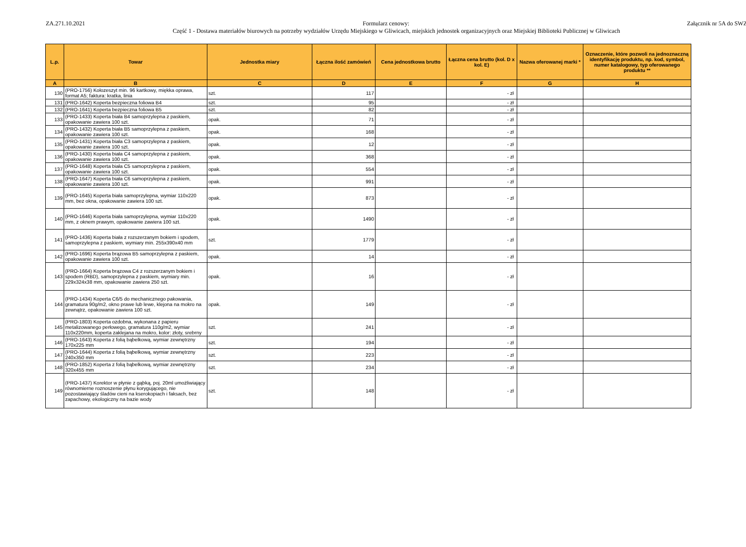ZA.271.10.2021 Formularz cenowy: Załącznik nr 5A do SWZ
Część 1 - Dostawa materiałów biurowych na potrzeby wydziałów Urzędu Miejskiego w Gliwicach, miejskich jednostek organizacyjnych oraz Miejskiej Biblioteki Publicznej w Gliwicach
| L.p. | Towar | Jednostka miary | Łączna ilość zamówień | Cena jednostkowa brutto | Łączna cena brutto (kol. D x kol. E) | Nazwa oferowanej marki * | Oznaczenie, które pozwoli na jednoznaczną identyfikację produktu, np. kod, symbol, numer katalogowy, typ oferowanego produktu ** |
| --- | --- | --- | --- | --- | --- | --- | --- |
| A | B | C | D | E | F | G | H |
| 130 | (PRO-1756) Kołozeszyt min. 96 kartkowy, miękka oprawa, format A5; faktura: kratka, linia | szt. | 117 | | - zł | | |
| 131 | (PRO-1642) Koperta bezpieczna foliowa B4 | szt. | 95 | | - zł | | |
| 132 | (PRO-1641) Koperta bezpieczna foliowa B5 | szt. | 82 | | - zł | | |
| 133 | (PRO-1433) Koperta biała B4 samoprzylepna z paskiem, opakowanie zawiera 100 szt. | opak. | 71 | | - zł | | |
| 134 | (PRO-1432) Koperta biała B5 samoprzylepna z paskiem, opakowanie zawiera 100 szt. | opak. | 168 | | - zł | | |
| 135 | (PRO-1431) Koperta biała C3 samoprzylepna z paskiem, opakowanie zawiera 100 szt. | opak. | 12 | | - zł | | |
| 136 | (PRO-1430) Koperta biała C4 samoprzylepna z paskiem, opakowanie zawiera 100 szt. | opak. | 368 | | - zł | | |
| 137 | (PRO-1648) Koperta biała C5 samoprzylepna z paskiem, opakowanie zawiera 100 szt. | opak. | 554 | | - zł | | |
| 138 | (PRO-1647) Koperta biała C6 samoprzylepna z paskiem, opakowanie zawiera 100 szt. | opak. | 991 | | - zł | | |
| 139 | (PRO-1645) Koperta biała samoprzylepna, wymiar 110x220 mm, bez okna, opakowanie zawiera 100 szt. | opak. | 873 | | - zł | | |
| 140 | (PRO-1646) Koperta biała samoprzylepna, wymiar 110x220 mm, z oknem prawym, opakowanie zawiera 100 szt. | opak. | 1490 | | - zł | | |
| 141 | (PRO-1436) Koperta biała z rozszerzanym bokiem i spodem, samoprzylepna z paskiem, wymiary min. 255x390x40 mm | szt. | 1779 | | - zł | | |
| 142 | (PRO-1696) Koperta brązowa B5 samoprzylepna z paskiem, opakowanie zawiera 100 szt. | opak. | 14 | | - zł | | |
| 143 | (PRO-1664) Koperta brązowa C4 z rozszerzanym bokiem i spodem (RBD), samoprzylepna z paskiem, wymiary min. 229x324x38 mm, opakowanie zawiera 250 szt. | opak. | 16 | | - zł | | |
| 144 | (PRO-1434) Koperta C6/5 do mechanicznego pakowania, gramatura 90g/m2, okno prawe lub lewe, klejona na mokro na zewnątrz, opakowanie zawiera 100 szt. | opak. | 149 | | - zł | | |
| 145 | (PRO-1803) Koperta ozdobna, wykonana z papieru metalizowanego perłowego, gramatura 110g/m2, wymiar 110x220mm, koperta zaklejana na mokro, kolor: złoty, srebrny | szt. | 241 | | - zł | | |
| 146 | (PRO-1643) Koperta z folią bąbelkową, wymiar zewnętrzny 170x225 mm | szt. | 194 | | - zł | | |
| 147 | (PRO-1644) Koperta z folią bąbelkową, wymiar zewnętrzny 240x350 mm | szt. | 223 | | - zł | | |
| 148 | (PRO-1852) Koperta z folią bąbelkową, wymiar zewnętrzny 320x455 mm | szt. | 234 | | - zł | | |
| 149 | (PRO-1437) Korektor w płynie z gąbką, poj. 20ml umożliwiający równomierne roznoszenie płynu korygującego, nie pozostawiający śladów cieni na kserokopiach i faksach, bez zapachowy, ekologiczny na bazie wody | szt. | 148 | | - zł | | |